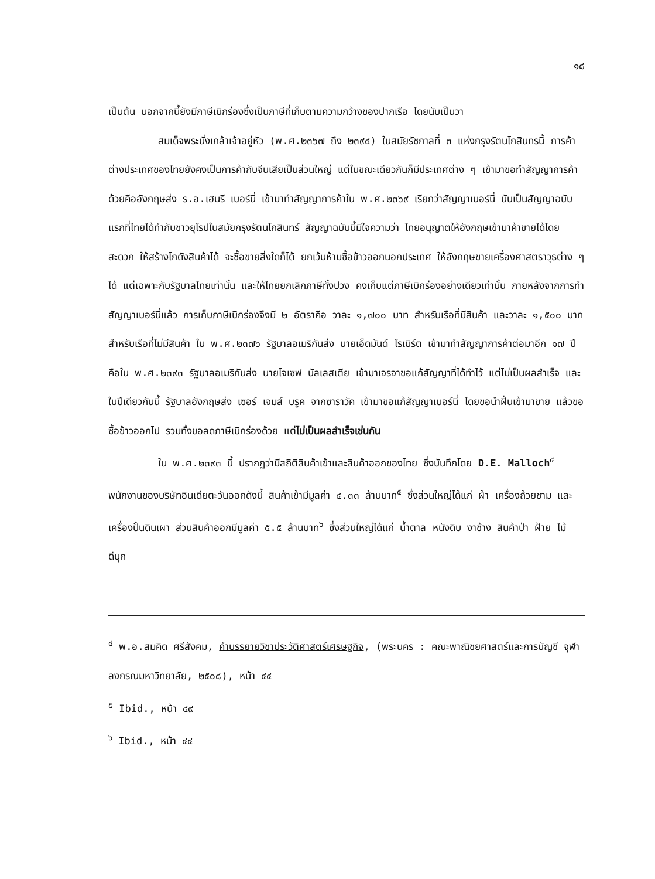๑๘
เป็นต้น นอกจากนี้ยังมีภาษีเบิกร่องซึ่งเป็นภาษีที่เก็บตามความกว้างของปากเรือ โดยนับเป็นวา
สมเด็จพระนั่งเกล้าเจ้าอยู่หัว (พ.ศ.๒๓๖๗ ถึง ๒๓๙๔) ในสมัยรัชกาลที่ ๓ แห่งกรุงรัตนโกสินทรนี้ การค้าต่างประเทศของไทยยังคงเป็นการค้ากับจีนเสียเป็นส่วนใหญ่ แต่ในขณะเดียวกันก็มีประเทศต่าง ๆ เข้ามาขอทำสัญญาการค้าด้วยคืออังกฤษส่ง ร.อ.เฮนรี เบอร์นี่ เข้ามาทำสัญญาการค้าใน พ.ศ.๒๓๖๙ เรียกว่าสัญญาเบอร์นี่ นับเป็นสัญญาฉบับแรกที่ไทยได้ทำกับชาวยุโรปในสมัยกรุงรัตนโกสินทร์ สัญญาฉบับนี้มีใจความว่า ไทยอนุญาตให้อังกฤษเข้ามาค้าขายได้โดยสะดวก ให้สร้างโกดังสินค้าได้ จะซื้อขายสิ่งใดก็ได้ ยกเว้นห้ามซื้อข้าวออกนอกประเทศ ให้อังกฤษขายเครื่องศาสตราวุธต่าง ๆ ได้ แต่เฉพาะกับรัฐบาลไทยเท่านั้น และให้ไทยยกเลิกภาษีทั้งปวง คงเก็บแต่ภาษีเบิกร่องอย่างเดียวเท่านั้น ภายหลังจากการทำสัญญาเบอร์นี่แล้ว การเก็บภาษีเบิกร่องจึงมี ๒ อัตราคือ วาละ ๑,๗๐๐ บาท สำหรับเรือที่มีสินค้า และวาละ ๑,๕๐๐ บาท สำหรับเรือที่ไม่มีสินค้า ใน พ.ศ.๒๓๗๖ รัฐบาลอเมริกันส่ง นายเอ็ดมันด์ โรเบิร์ต เข้ามาทำสัญญาการค้าต่อมาอีก ๑๗ ปี คือใน พ.ศ.๒๓๙๓ รัฐบาลอเมริกันส่ง นายโจเซฟ บัลเลสเตีย เข้ามาเจรจาขอแก้สัญญาที่ได้ทำไว้ แต่ไม่เป็นผลสำเร็จ และในปีเดียวกันนี้ รัฐบาลอังกฤษส่ง เซอร์ เจมส์ บรูค จากซาราวัค เข้ามาขอแก้สัญญาเบอร์นี่ โดยขอนำฝิ่นเข้ามาขาย แล้วขอซื้อข้าวออกไป รวมทั้งขอลดภาษีเบิกร่องด้วย แต่ไม่เป็นผลสำเร็จเช่นกัน
ใน พ.ศ.๒๓๙๓ นี้ ปรากฏว่ามีสถิติสินค้าเข้าและสินค้าออกของไทย ซึ่งบันทึกโดย D.E. Malloch<sup>๔</sup> พนักงานของบริษัทอินเดียตะวันออกดังนี้ สินค้าเข้ามีมูลค่า ๔.๓๓ ล้านบาท<sup>๕</sup> ซึ่งส่วนใหญ่ได้แก่ ผ้า เครื่องถ้วยชาม และเครื่องปั้นดินเผา ส่วนสินค้าออกมีมูลค่า ๕.๕ ล้านบาท<sup>๖</sup> ซึ่งส่วนใหญ่ได้แก่ น้ำตาล หนังดิบ งาช้าง สินค้าป่า ฝ้าย ไม้ ดีบุก
<sup>๔</sup> พ.อ.สมคิด ศรีสังคม, คำบรรยายวิชาประวัติศาสตร์เศรษฐกิจ, (พระนคร : คณะพาณิชยศาสตร์และการบัญชี จุฬาลงกรณมหาวิทยาลัย, ๒๕๐๘), หน้า ๔๔
<sup>๕</sup> Ibid., หน้า ๔๙
<sup>๖</sup> Ibid., หน้า ๔๔